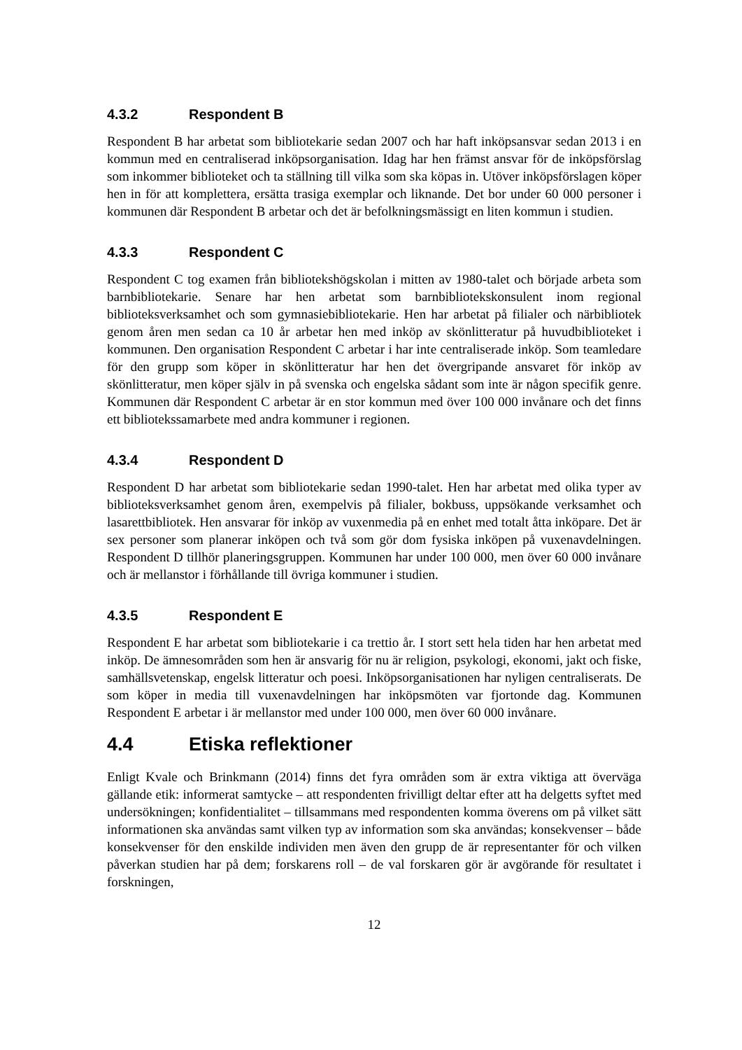4.3.2 Respondent B
Respondent B har arbetat som bibliotekarie sedan 2007 och har haft inköpsansvar sedan 2013 i en kommun med en centraliserad inköpsorganisation. Idag har hen främst ansvar för de inköpsförslag som inkommer biblioteket och ta ställning till vilka som ska köpas in. Utöver inköpsförslagen köper hen in för att komplettera, ersätta trasiga exemplar och liknande. Det bor under 60 000 personer i kommunen där Respondent B arbetar och det är befolkningsmässigt en liten kommun i studien.
4.3.3 Respondent C
Respondent C tog examen från bibliotekshögskolan i mitten av 1980-talet och började arbeta som barnbibliotekarie. Senare har hen arbetat som barnbibliotekskonsulent inom regional biblioteksverksamhet och som gymnasiebibliotekarie. Hen har arbetat på filialer och närbibliotek genom åren men sedan ca 10 år arbetar hen med inköp av skönlitteratur på huvudbiblioteket i kommunen. Den organisation Respondent C arbetar i har inte centraliserade inköp. Som teamledare för den grupp som köper in skönlitteratur har hen det övergripande ansvaret för inköp av skönlitteratur, men köper själv in på svenska och engelska sådant som inte är någon specifik genre. Kommunen där Respondent C arbetar är en stor kommun med över 100 000 invånare och det finns ett bibliotekssamarbete med andra kommuner i regionen.
4.3.4 Respondent D
Respondent D har arbetat som bibliotekarie sedan 1990-talet. Hen har arbetat med olika typer av biblioteksverksamhet genom åren, exempelvis på filialer, bokbuss, uppsökande verksamhet och lasarettbibliotek. Hen ansvarar för inköp av vuxenmedia på en enhet med totalt åtta inköpare. Det är sex personer som planerar inköpen och två som gör dom fysiska inköpen på vuxenavdelningen. Respondent D tillhör planeringsgruppen. Kommunen har under 100 000, men över 60 000 invånare och är mellanstor i förhållande till övriga kommuner i studien.
4.3.5 Respondent E
Respondent E har arbetat som bibliotekarie i ca trettio år. I stort sett hela tiden har hen arbetat med inköp. De ämnesområden som hen är ansvarig för nu är religion, psykologi, ekonomi, jakt och fiske, samhällsvetenskap, engelsk litteratur och poesi. Inköpsorganisationen har nyligen centraliserats. De som köper in media till vuxenavdelningen har inköpsmöten var fjortonde dag. Kommunen Respondent E arbetar i är mellanstor med under 100 000, men över 60 000 invånare.
4.4 Etiska reflektioner
Enligt Kvale och Brinkmann (2014) finns det fyra områden som är extra viktiga att överväga gällande etik: informerat samtycke – att respondenten frivilligt deltar efter att ha delgetts syftet med undersökningen; konfidentialitet – tillsammans med respondenten komma överens om på vilket sätt informationen ska användas samt vilken typ av information som ska användas; konsekvenser – både konsekvenser för den enskilde individen men även den grupp de är representanter för och vilken påverkan studien har på dem; forskarens roll – de val forskaren gör är avgörande för resultatet i forskningen,
12